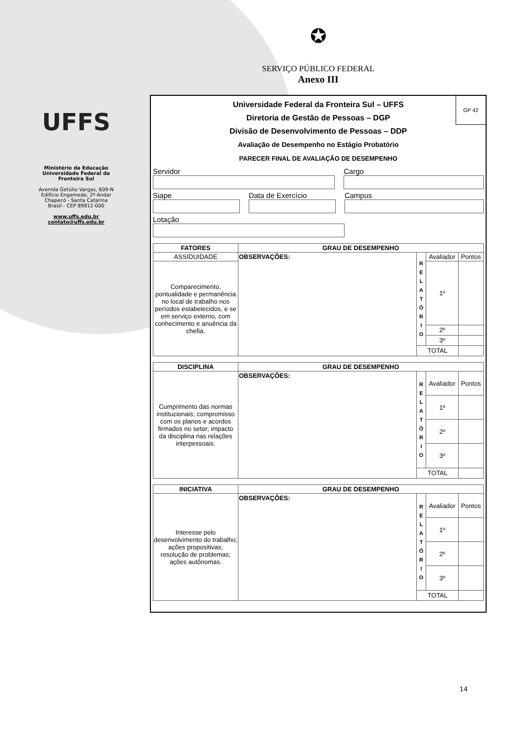UFFS
Ministério da Educação
Universidade Federal da
Fronteira Sul
Avenida Getúlio Vargas, 609-N
Edifício Engemede, 2º Andar
Chapecó - Santa Catarina
Brasil - CEP 89812-000
www.uffs.edu.br
contato@uffs.edu.br
✪
SERVIÇO PÚBLICO FEDERAL
Anexo III
GP 42
Universidade Federal da Fronteira Sul – UFFS
Diretoria de Gestão de Pessoas – DGP
Divisão de Desenvolvimento de Pessoas – DDP
Avaliação de Desempenho no Estágio Probatório
PARECER FINAL DE AVALIAÇÃO DE DESEMPENHO
Servidor Cargo
Siape Data de Exercício Campus
Lotação
| FATORES | GRAU DE DESEMPENHO | | | |
| --- | --- | --- | --- | --- |
| ASSIDUIDADE | OBSERVAÇÕES: | R E L A T Ó R I O | Avaliador | Pontos |
| Comparecimento, pontualidade e permanência no local de trabalho nos períodos estabelecidos, e se em serviço externo, com conhecimento e anuência da chefia. | | | 1º | |
| | | | 2º | |
| | | | 3º | |
| | | TOTAL | | |
| DISCIPLINA | GRAU DE DESEMPENHO | | | |
| --- | --- | --- | --- | --- |
| Cumprimento das normas institucionais; compromisso com os planos e acordos firmados no setor; impacto da disciplina nas relações interpessoais. | OBSERVAÇÕES: | R E L A T Ó R I O | Avaliador | Pontos |
| | | | 1º | |
| | | | 2º | |
| | | | 3º | |
| | | TOTAL | | |
| INICIATIVA | GRAU DE DESEMPENHO | | | |
| --- | --- | --- | --- | --- |
| Interesse pelo desenvolvimento do trabalho; ações propositivas; resolução de problemas; ações autônomas. | OBSERVAÇÕES: | R E L A T Ó R I O | Avaliador | Pontos |
| | | | 1º | |
| | | | 2º | |
| | | | 3º | |
| | | TOTAL | | |
14